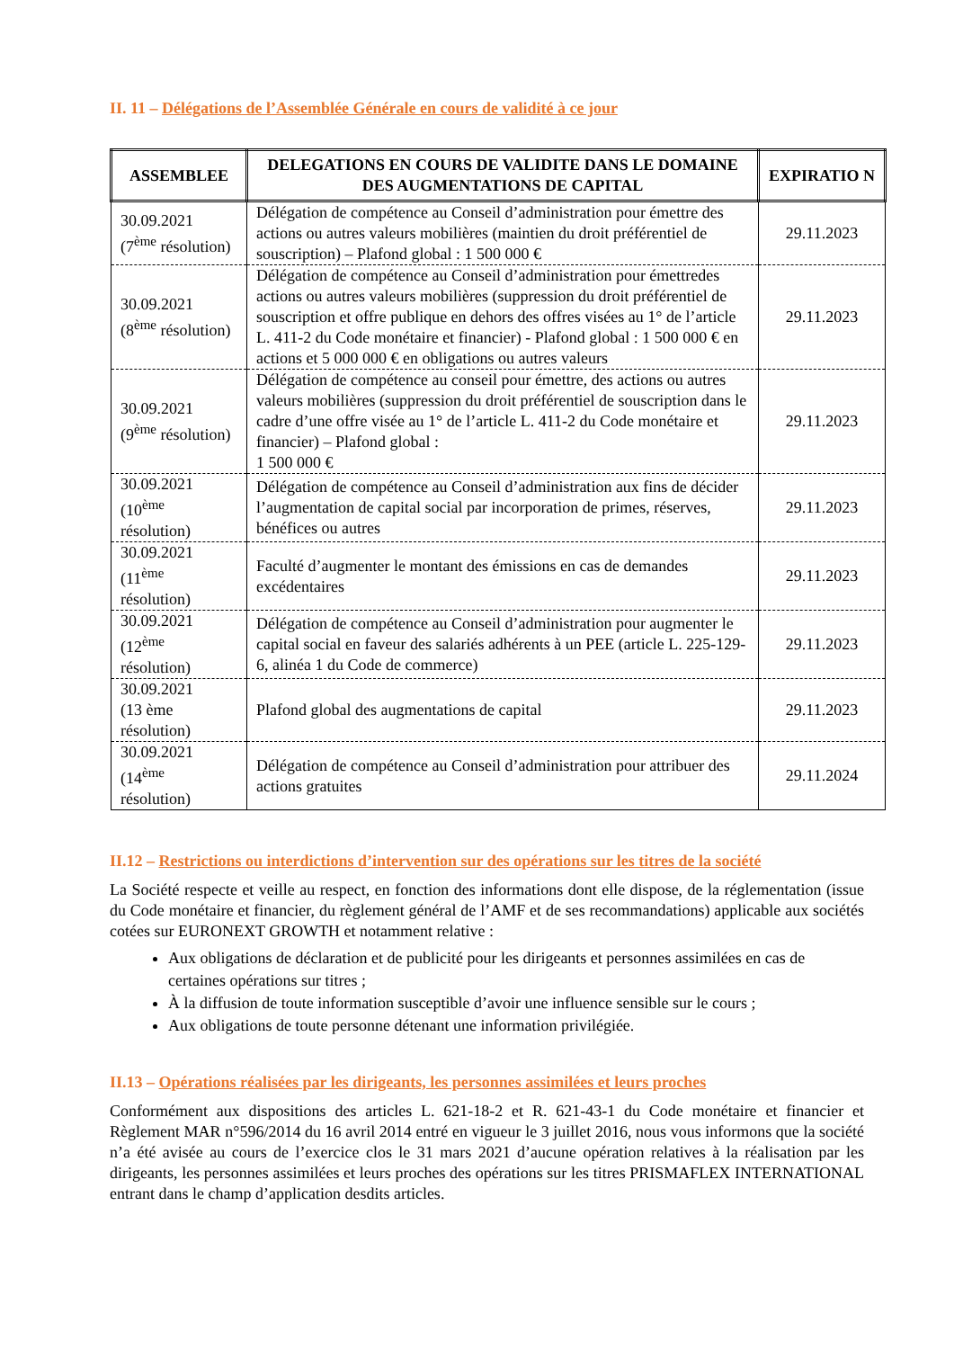II. 11 – Délégations de l’Assemblée Générale en cours de validité à ce jour
| ASSEMBLEE | DELEGATIONS EN COURS DE VALIDITE DANS LE DOMAINE DES AUGMENTATIONS DE CAPITAL | EXPIRATIO N |
| --- | --- | --- |
| 30.09.2021 (7<sup>ème</sup> résolution) | Délégation de compétence au Conseil d’administration pour émettre des actions ou autres valeurs mobilières (maintien du droit préférentiel de souscription) – Plafond global : 1 500 000 € | 29.11.2023 |
| 30.09.2021 (8<sup>ème</sup> résolution) | Délégation de compétence au Conseil d’administration pour émettredes actions ou autres valeurs mobilières (suppression du droit préférentiel de souscription et offre publique en dehors des offres visées au 1° de l’article L. 411-2 du Code monétaire et financier) - Plafond global : 1 500 000 € en actions et 5 000 000 € en obligations ou autres valeurs | 29.11.2023 |
| 30.09.2021 (9<sup>ème</sup> résolution) | Délégation de compétence au conseil pour émettre, des actions ou autres valeurs mobilières (suppression du droit préférentiel de souscription dans le cadre d’une offre visée au 1° de l’article L. 411-2 du Code monétaire et financier) – Plafond global : 1 500 000 € | 29.11.2023 |
| 30.09.2021 (10<sup>ème</sup> résolution) | Délégation de compétence au Conseil d’administration aux fins de décider l’augmentation de capital social par incorporation de primes, réserves, bénéfices ou autres | 29.11.2023 |
| 30.09.2021 (11<sup>ème</sup> résolution) | Faculté d’augmenter le montant des émissions en cas de demandes excédentaires | 29.11.2023 |
| 30.09.2021 (12<sup>ème</sup> résolution) | Délégation de compétence au Conseil d’administration pour augmenter le capital social en faveur des salariés adhérents à un PEE (article L. 225-129-6, alinéa 1 du Code de commerce) | 29.11.2023 |
| 30.09.2021 (13 ème résolution) | Plafond global des augmentations de capital | 29.11.2023 |
| 30.09.2021 (14<sup>ème</sup> résolution) | Délégation de compétence au Conseil d’administration pour attribuer des actions gratuites | 29.11.2024 |
II.12 – Restrictions ou interdictions d’intervention sur des opérations sur les titres de la société
La Société respecte et veille au respect, en fonction des informations dont elle dispose, de la réglementation (issue du Code monétaire et financier, du règlement général de l’AMF et de ses recommandations) applicable aux sociétés cotées sur EURONEXT GROWTH et notamment relative :
Aux obligations de déclaration et de publicité pour les dirigeants et personnes assimilées en cas de certaines opérations sur titres ;
À la diffusion de toute information susceptible d’avoir une influence sensible sur le cours ;
Aux obligations de toute personne détenant une information privilégiée.
II.13 – Opérations réalisées par les dirigeants, les personnes assimilées et leurs proches
Conformément aux dispositions des articles L. 621-18-2 et R. 621-43-1 du Code monétaire et financier et Règlement MAR n°596/2014 du 16 avril 2014 entré en vigueur le 3 juillet 2016, nous vous informons que la société n’a été avisée au cours de l’exercice clos le 31 mars 2021 d’aucune opération relatives à la réalisation par les dirigeants, les personnes assimilées et leurs proches des opérations sur les titres PRISMAFLEX INTERNATIONAL entrant dans le champ d’application desdits articles.